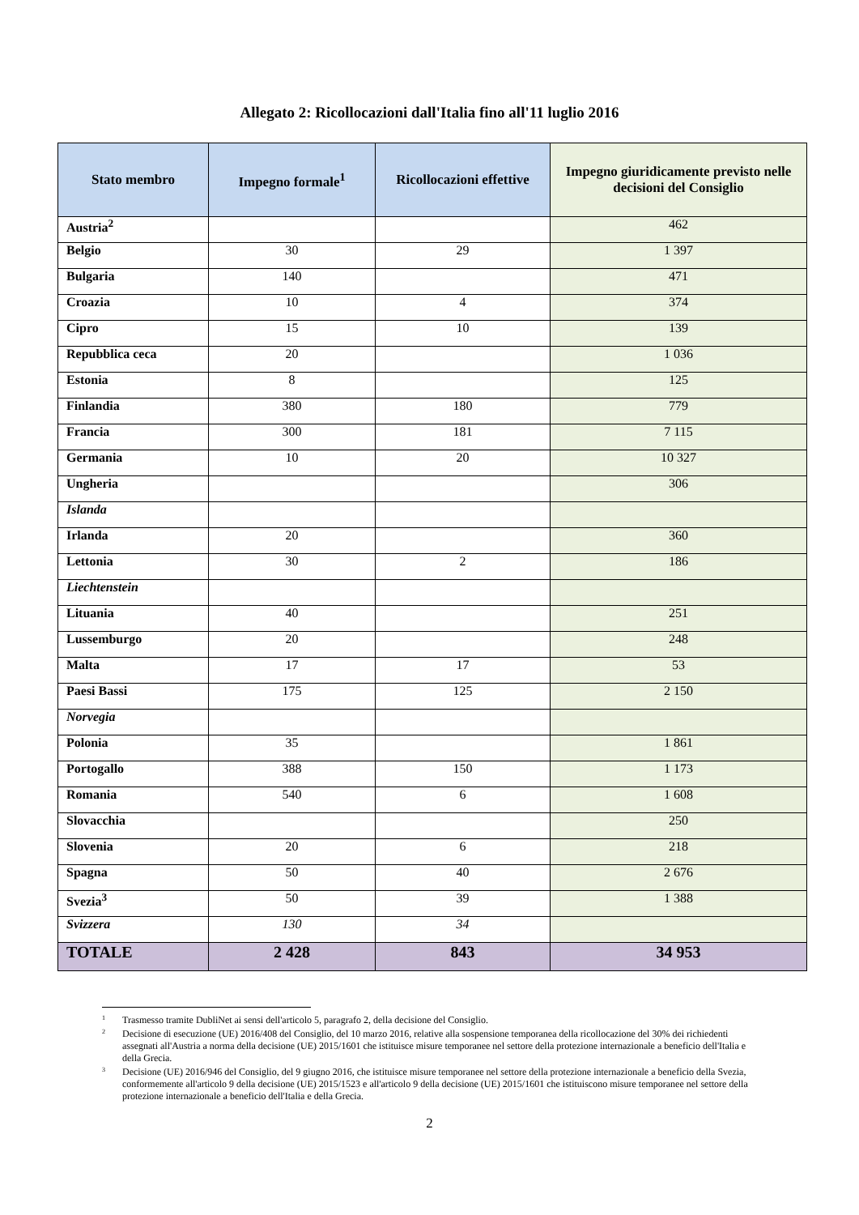Allegato 2: Ricollocazioni dall'Italia fino all'11 luglio 2016
| Stato membro | Impegno formale<sup>1</sup> | Ricollocazioni effettive | Impegno giuridicamente previsto nelle decisioni del Consiglio |
| --- | --- | --- | --- |
| Austria<sup>2</sup> | | | 462 |
| Belgio | 30 | 29 | 1 397 |
| Bulgaria | 140 | | 471 |
| Croazia | 10 | 4 | 374 |
| Cipro | 15 | 10 | 139 |
| Repubblica ceca | 20 | | 1 036 |
| Estonia | 8 | | 125 |
| Finlandia | 380 | 180 | 779 |
| Francia | 300 | 181 | 7 115 |
| Germania | 10 | 20 | 10 327 |
| Ungheria | | | 306 |
| Islanda | | | |
| Irlanda | 20 | | 360 |
| Lettonia | 30 | 2 | 186 |
| Liechtenstein | | | |
| Lituania | 40 | | 251 |
| Lussemburgo | 20 | | 248 |
| Malta | 17 | 17 | 53 |
| Paesi Bassi | 175 | 125 | 2 150 |
| Norvegia | | | |
| Polonia | 35 | | 1 861 |
| Portogallo | 388 | 150 | 1 173 |
| Romania | 540 | 6 | 1 608 |
| Slovacchia | | | 250 |
| Slovenia | 20 | 6 | 218 |
| Spagna | 50 | 40 | 2 676 |
| Svezia<sup>3</sup> | 50 | 39 | 1 388 |
| Svizzera | 130 | 34 | |
| TOTALE | 2 428 | 843 | 34 953 |
1 Trasmesso tramite DubliNet ai sensi dell'articolo 5, paragrafo 2, della decisione del Consiglio.
2 Decisione di esecuzione (UE) 2016/408 del Consiglio, del 10 marzo 2016, relative alla sospensione temporanea della ricollocazione del 30% dei richiedenti assegnati all'Austria a norma della decisione (UE) 2015/1601 che istituisce misure temporanee nel settore della protezione internazionale a beneficio dell'Italia e della Grecia.
3 Decisione (UE) 2016/946 del Consiglio, del 9 giugno 2016, che istituisce misure temporanee nel settore della protezione internazionale a beneficio della Svezia, conformemente all'articolo 9 della decisione (UE) 2015/1523 e all'articolo 9 della decisione (UE) 2015/1601 che istituiscono misure temporanee nel settore della protezione internazionale a beneficio dell'Italia e della Grecia.
2